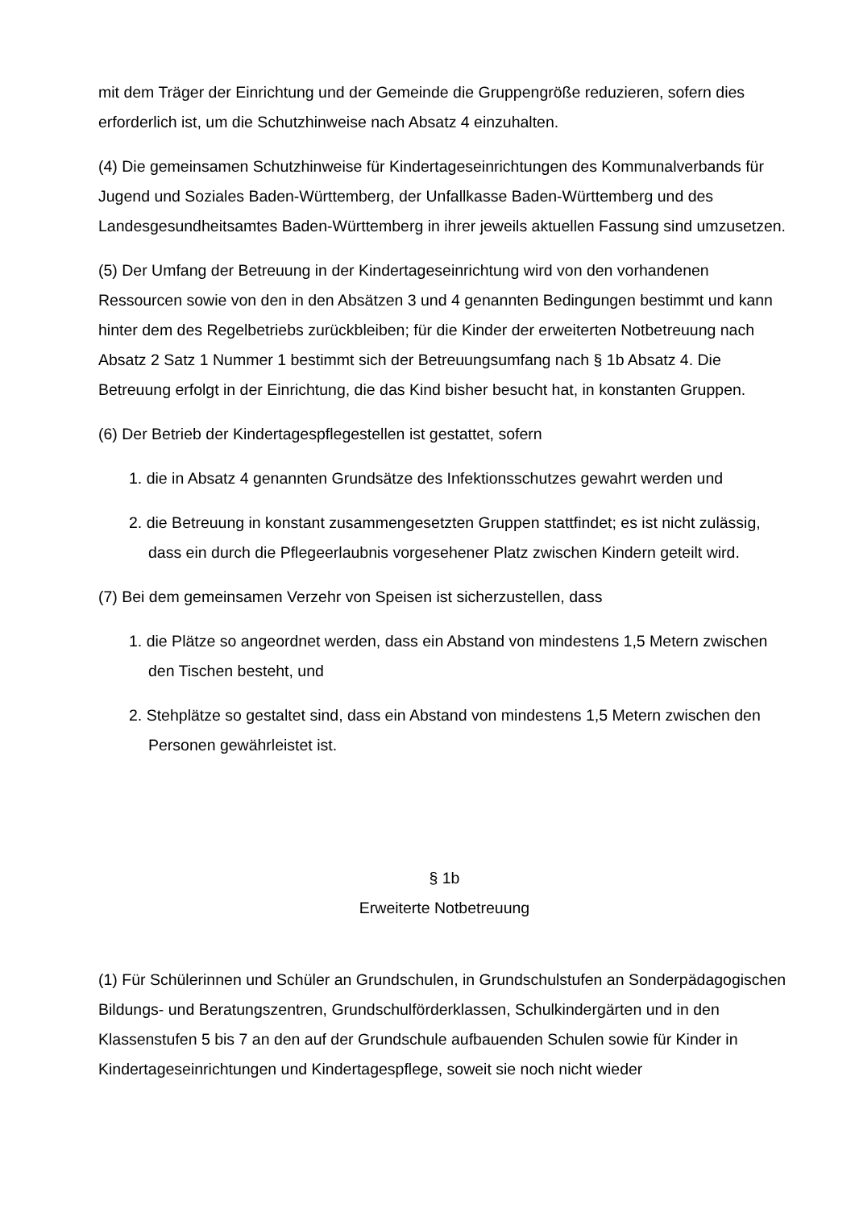mit dem Träger der Einrichtung und der Gemeinde die Gruppengröße reduzieren, sofern dies erforderlich ist, um die Schutzhinweise nach Absatz 4 einzuhalten.
(4) Die gemeinsamen Schutzhinweise für Kindertageseinrichtungen des Kommunalverbands für Jugend und Soziales Baden-Württemberg, der Unfallkasse Baden-Württemberg und des Landesgesundheitsamtes Baden-Württemberg in ihrer jeweils aktuellen Fassung sind umzusetzen.
(5) Der Umfang der Betreuung in der Kindertageseinrichtung wird von den vorhandenen Ressourcen sowie von den in den Absätzen 3 und 4 genannten Bedingungen bestimmt und kann hinter dem des Regelbetriebs zurückbleiben; für die Kinder der erweiterten Notbetreuung nach Absatz 2 Satz 1 Nummer 1 bestimmt sich der Betreuungsumfang nach § 1b Absatz 4. Die Betreuung erfolgt in der Einrichtung, die das Kind bisher besucht hat, in konstanten Gruppen.
(6) Der Betrieb der Kindertagespflegestellen ist gestattet, sofern
1. die in Absatz 4 genannten Grundsätze des Infektionsschutzes gewahrt werden und
2. die Betreuung in konstant zusammengesetzten Gruppen stattfindet; es ist nicht zulässig, dass ein durch die Pflegeerlaubnis vorgesehener Platz zwischen Kindern geteilt wird.
(7) Bei dem gemeinsamen Verzehr von Speisen ist sicherzustellen, dass
1. die Plätze so angeordnet werden, dass ein Abstand von mindestens 1,5 Metern zwischen den Tischen besteht, und
2. Stehplätze so gestaltet sind, dass ein Abstand von mindestens 1,5 Metern zwischen den Personen gewährleistet ist.
§ 1b
Erweiterte Notbetreuung
(1) Für Schülerinnen und Schüler an Grundschulen, in Grundschulstufen an Sonderpädagogischen Bildungs- und Beratungszentren, Grundschulförderklassen, Schulkindergärten und in den Klassenstufen 5 bis 7 an den auf der Grundschule aufbauenden Schulen sowie für Kinder in Kindertageseinrichtungen und Kindertagespflege, soweit sie noch nicht wieder